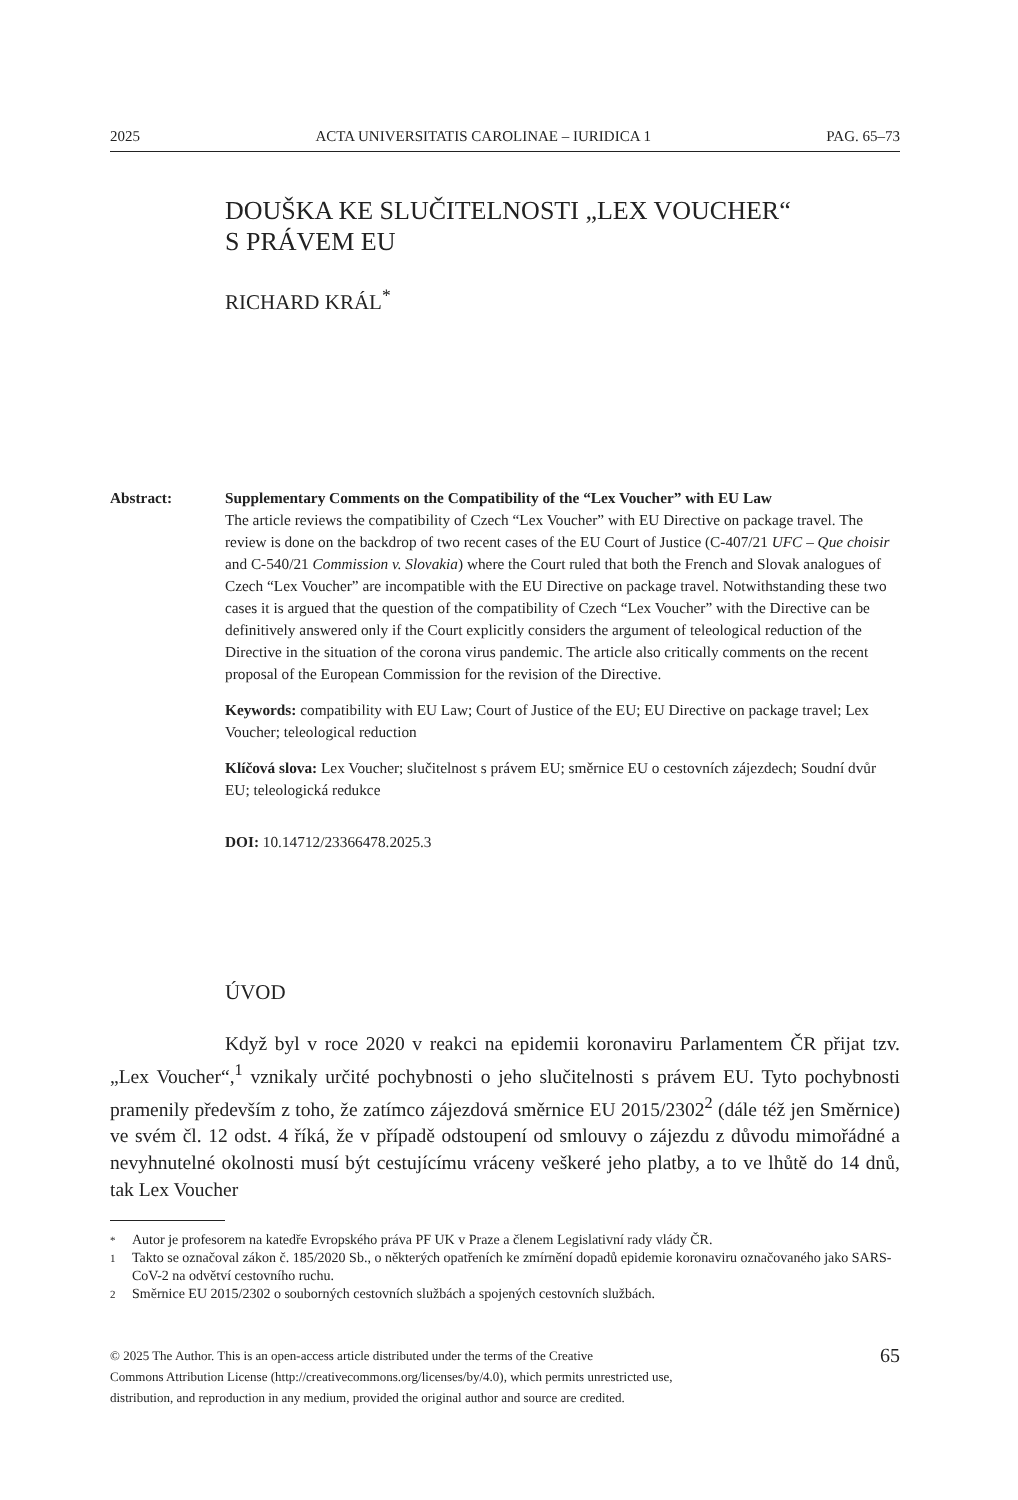2025 ACTA UNIVERSITATIS CAROLINAE – IURIDICA 1 PAG. 65–73
DOUŠKA KE SLUČITELNOSTI „LEX VOUCHER“
S PRÁVEM EU
RICHARD KRÁL<sup>*</sup>
Abstract: Supplementary Comments on the Compatibility of the “Lex Voucher” with EU Law
The article reviews the compatibility of Czech “Lex Voucher” with EU Directive on package travel. The review is done on the backdrop of two recent cases of the EU Court of Justice (C-407/21 UFC – Que choisir and C-540/21 Commission v. Slovakia) where the Court ruled that both the French and Slovak analogues of Czech “Lex Voucher” are incompatible with the EU Directive on package travel. Notwithstanding these two cases it is argued that the question of the compatibility of Czech “Lex Voucher” with the Directive can be definitively answered only if the Court explicitly considers the argument of teleological reduction of the Directive in the situation of the corona virus pandemic. The article also critically comments on the recent proposal of the European Commission for the revision of the Directive.
Keywords: compatibility with EU Law; Court of Justice of the EU; EU Directive on package travel; Lex Voucher; teleological reduction
Klíčová slova: Lex Voucher; slučitelnost s právem EU; směrnice EU o cestovních zájezdech; Soudní dvůr EU; teleologická redukce
DOI: 10.14712/23366478.2025.3
ÚVOD
Když byl v roce 2020 v reakci na epidemii koronaviru Parlamentem ČR přijat tzv. „Lex Voucher“,<sup>1</sup> vznikaly určité pochybnosti o jeho slučitelnosti s právem EU. Tyto pochybnosti pramenily především z toho, že zatímco zájezdová směrnice EU 2015/2302<sup>2</sup> (dále též jen Směrnice) ve svém čl. 12 odst. 4 říká, že v případě odstoupení od smlouvy o zájezdu z důvodu mimořádné a nevyhnutelné okolnosti musí být cestujícímu vráceny veškeré jeho platby, a to ve lhůtě do 14 dnů, tak Lex Voucher
* Autor je profesorem na katedře Evropského práva PF UK v Praze a členem Legislativní rady vlády ČR.
1 Takto se označoval zákon č. 185/2020 Sb., o některých opatřeních ke zmírnění dopadů epidemie koronaviru označovaného jako SARS-CoV-2 na odvětví cestovního ruchu.
2 Směrnice EU 2015/2302 o souborných cestovních službách a spojených cestovních službách.
© 2025 The Author. This is an open-access article distributed under the terms of the Creative
Commons Attribution License (http://creativecommons.org/licenses/by/4.0), which permits unrestricted use,
distribution, and reproduction in any medium, provided the original author and source are credited.
65